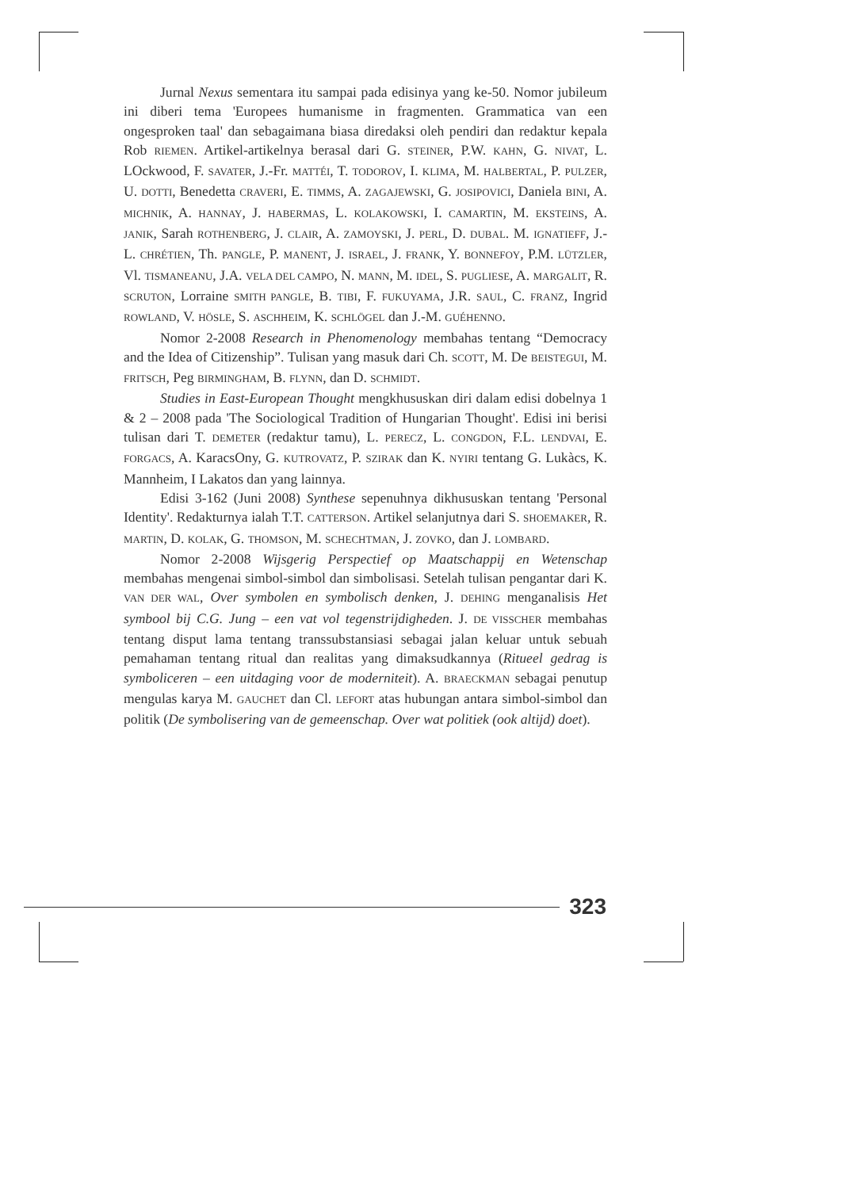Jurnal Nexus sementara itu sampai pada edisinya yang ke-50. Nomor jubileum ini diberi tema 'Europees humanisme in fragmenten. Grammatica van een ongesproken taal' dan sebagaimana biasa diredaksi oleh pendiri dan redaktur kepala Rob RIEMEN. Artikel-artikelnya berasal dari G. STEINER, P.W. KAHN, G. NIVAT, L. LOckwood, F. SAVATER, J.-Fr. MATTÉI, T. TODOROV, I. KLIMA, M. HALBERTAL, P. PULZER, U. DOTTI, Benedetta CRAVERI, E. TIMMS, A. ZAGAJEWSKI, G. JOSIPOVICI, Daniela BINI, A. MICHNIK, A. HANNAY, J. HABERMAS, L. KOLAKOWSKI, I. CAMARTIN, M. EKSTEINS, A. JANIK, Sarah ROTHENBERG, J. CLAIR, A. ZAMOYSKI, J. PERL, D. DUBAL. M. IGNATIEFF, J.-L. CHRÉTIEN, Th. PANGLE, P. MANENT, J. ISRAEL, J. FRANK, Y. BONNEFOY, P.M. LÜTZLER, Vl. TISMANEANU, J.A. VELA DEL CAMPO, N. MANN, M. IDEL, S. PUGLIESE, A. MARGALIT, R. SCRUTON, Lorraine SMITH PANGLE, B. TIBI, F. FUKUYAMA, J.R. SAUL, C. FRANZ, Ingrid ROWLAND, V. HÖSLE, S. ASCHHEIM, K. SCHLÖGEL dan J.-M. GUÉHENNO.
Nomor 2-2008 Research in Phenomenology membahas tentang “Democracy and the Idea of Citizenship”. Tulisan yang masuk dari Ch. SCOTT, M. De BEISTEGUI, M. FRITSCH, Peg BIRMINGHAM, B. FLYNN, dan D. SCHMIDT.
Studies in East-European Thought mengkhususkan diri dalam edisi dobelnya 1 & 2 – 2008 pada 'The Sociological Tradition of Hungarian Thought'. Edisi ini berisi tulisan dari T. DEMETER (redaktur tamu), L. PERECZ, L. CONGDON, F.L. LENDVAI, E. FORGACS, A. KaracsOny, G. KUTROVATZ, P. SZIRAK dan K. NYIRI tentang G. Lukàcs, K. Mannheim, I Lakatos dan yang lainnya.
Edisi 3-162 (Juni 2008) Synthese sepenuhnya dikhususkan tentang 'Personal Identity'. Redakturnya ialah T.T. CATTERSON. Artikel selanjutnya dari S. SHOEMAKER, R. MARTIN, D. KOLAK, G. THOMSON, M. SCHECHTMAN, J. ZOVKO, dan J. LOMBARD.
Nomor 2-2008 Wijsgerig Perspectief op Maatschappij en Wetenschap membahas mengenai simbol-simbol dan simbolisasi. Setelah tulisan pengantar dari K. VAN DER WAL, Over symbolen en symbolisch denken, J. DEHING menganalisis Het symbool bij C.G. Jung – een vat vol tegenstrijdigheden. J. DE VISSCHER membahas tentang disput lama tentang transsubstansiasi sebagai jalan keluar untuk sebuah pemahaman tentang ritual dan realitas yang dimaksudkannya (Ritueel gedrag is symboliceren – een uitdaging voor de moderniteit). A. BRAECKMAN sebagai penutup mengulas karya M. GAUCHET dan Cl. LEFORT atas hubungan antara simbol-simbol dan politik (De symbolisering van de gemeenschap. Over wat politiek (ook altijd) doet).
323